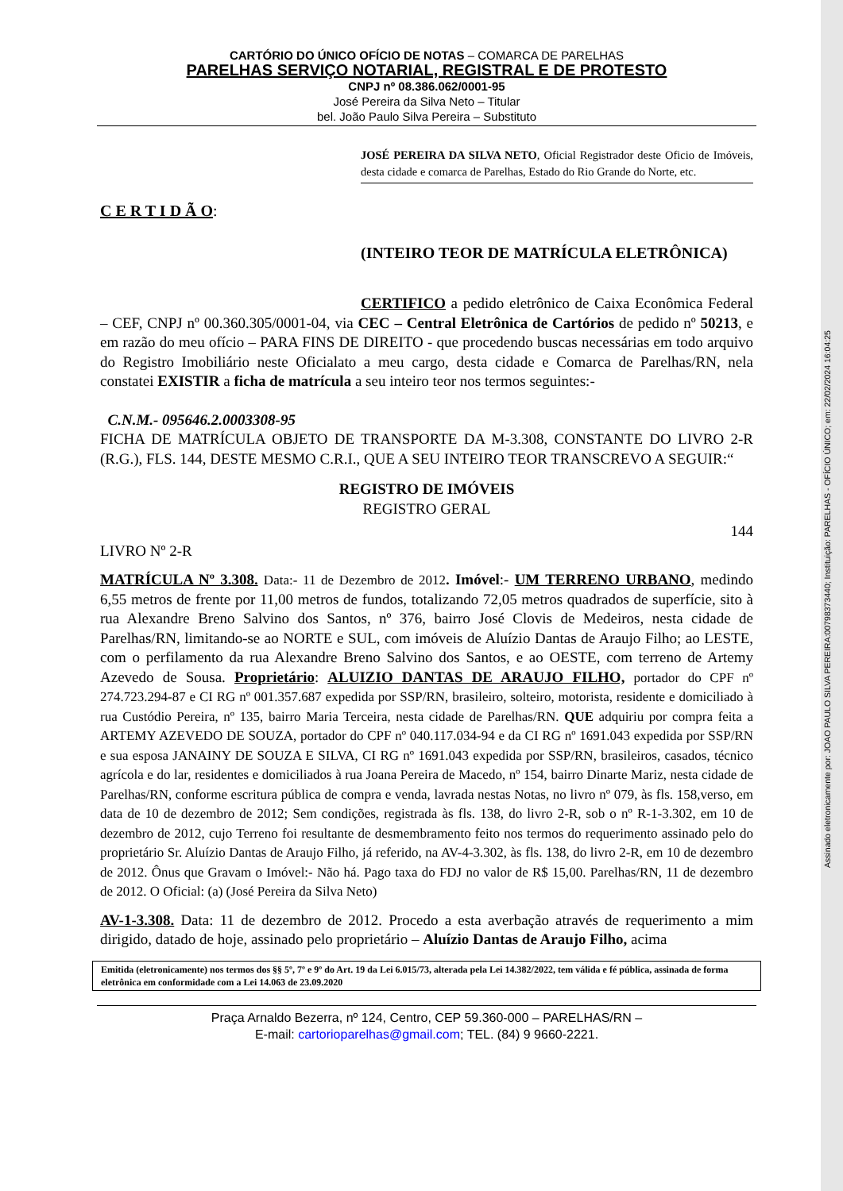Assinado eletronicamente por: JOAO PAULO SILVA PEREIRA:00798373440; Instituição: PARELHAS - OFÍCIO ÚNICO; em: 22/02/2024 16:04:25
CARTÓRIO DO ÚNICO OFÍCIO DE NOTAS – COMARCA DE PARELHAS
PARELHAS SERVIÇO NOTARIAL, REGISTRAL E DE PROTESTO
CNPJ nº 08.386.062/0001-95
José Pereira da Silva Neto – Titular
bel. João Paulo Silva Pereira – Substituto
JOSÉ PEREIRA DA SILVA NETO, Oficial Registrador deste Oficio de Imóveis, desta cidade e comarca de Parelhas, Estado do Rio Grande do Norte, etc.
C E R T I D Ã O:
(INTEIRO TEOR DE MATRÍCULA ELETRÔNICA)
CERTIFICO a pedido eletrônico de Caixa Econômica Federal – CEF, CNPJ nº 00.360.305/0001-04, via CEC – Central Eletrônica de Cartórios de pedido nº 50213, e em razão do meu ofício – PARA FINS DE DIREITO - que procedendo buscas necessárias em todo arquivo do Registro Imobiliário neste Oficialato a meu cargo, desta cidade e Comarca de Parelhas/RN, nela constatei EXISTIR a ficha de matrícula a seu inteiro teor nos termos seguintes:-
C.N.M.- 095646.2.0003308-95
FICHA DE MATRÍCULA OBJETO DE TRANSPORTE DA M-3.308, CONSTANTE DO LIVRO 2-R (R.G.), FLS. 144, DESTE MESMO C.R.I., QUE A SEU INTEIRO TEOR TRANSCREVO A SEGUIR:“
REGISTRO DE IMÓVEIS
REGISTRO GERAL
144
LIVRO Nº 2-R
MATRÍCULA Nº 3.308. Data:- 11 de Dezembro de 2012. Imóvel:- UM TERRENO URBANO, medindo 6,55 metros de frente por 11,00 metros de fundos, totalizando 72,05 metros quadrados de superfície, sito à rua Alexandre Breno Salvino dos Santos, nº 376, bairro José Clovis de Medeiros, nesta cidade de Parelhas/RN, limitando-se ao NORTE e SUL, com imóveis de Aluízio Dantas de Araujo Filho; ao LESTE, com o perfilamento da rua Alexandre Breno Salvino dos Santos, e ao OESTE, com terreno de Artemy Azevedo de Sousa. Proprietário: ALUIZIO DANTAS DE ARAUJO FILHO, portador do CPF nº 274.723.294-87 e CI RG nº 001.357.687 expedida por SSP/RN, brasileiro, solteiro, motorista, residente e domiciliado à rua Custódio Pereira, nº 135, bairro Maria Terceira, nesta cidade de Parelhas/RN. QUE adquiriu por compra feita a ARTEMY AZEVEDO DE SOUZA, portador do CPF nº 040.117.034-94 e da CI RG nº 1691.043 expedida por SSP/RN e sua esposa JANAINY DE SOUZA E SILVA, CI RG nº 1691.043 expedida por SSP/RN, brasileiros, casados, técnico agrícola e do lar, residentes e domiciliados à rua Joana Pereira de Macedo, nº 154, bairro Dinarte Mariz, nesta cidade de Parelhas/RN, conforme escritura pública de compra e venda, lavrada nestas Notas, no livro nº 079, às fls. 158,verso, em data de 10 de dezembro de 2012; Sem condições, registrada às fls. 138, do livro 2-R, sob o nº R-1-3.302, em 10 de dezembro de 2012, cujo Terreno foi resultante de desmembramento feito nos termos do requerimento assinado pelo do proprietário Sr. Aluízio Dantas de Araujo Filho, já referido, na AV-4-3.302, às fls. 138, do livro 2-R, em 10 de dezembro de 2012. Ônus que Gravam o Imóvel:- Não há. Pago taxa do FDJ no valor de R$ 15,00. Parelhas/RN, 11 de dezembro de 2012. O Oficial: (a) (José Pereira da Silva Neto)
AV-1-3.308. Data: 11 de dezembro de 2012. Procedo a esta averbação através de requerimento a mim dirigido, datado de hoje, assinado pelo proprietário – Aluízio Dantas de Araujo Filho, acima
Emitida (eletronicamente) nos termos dos §§ 5º, 7º e 9º do Art. 19 da Lei 6.015/73, alterada pela Lei 14.382/2022, tem válida e fé pública, assinada de forma eletrônica em conformidade com a Lei 14.063 de 23.09.2020
Praça Arnaldo Bezerra, nº 124, Centro, CEP 59.360-000 – PARELHAS/RN –
E-mail: cartorioparelhas@gmail.com; TEL. (84) 9 9660-2221.